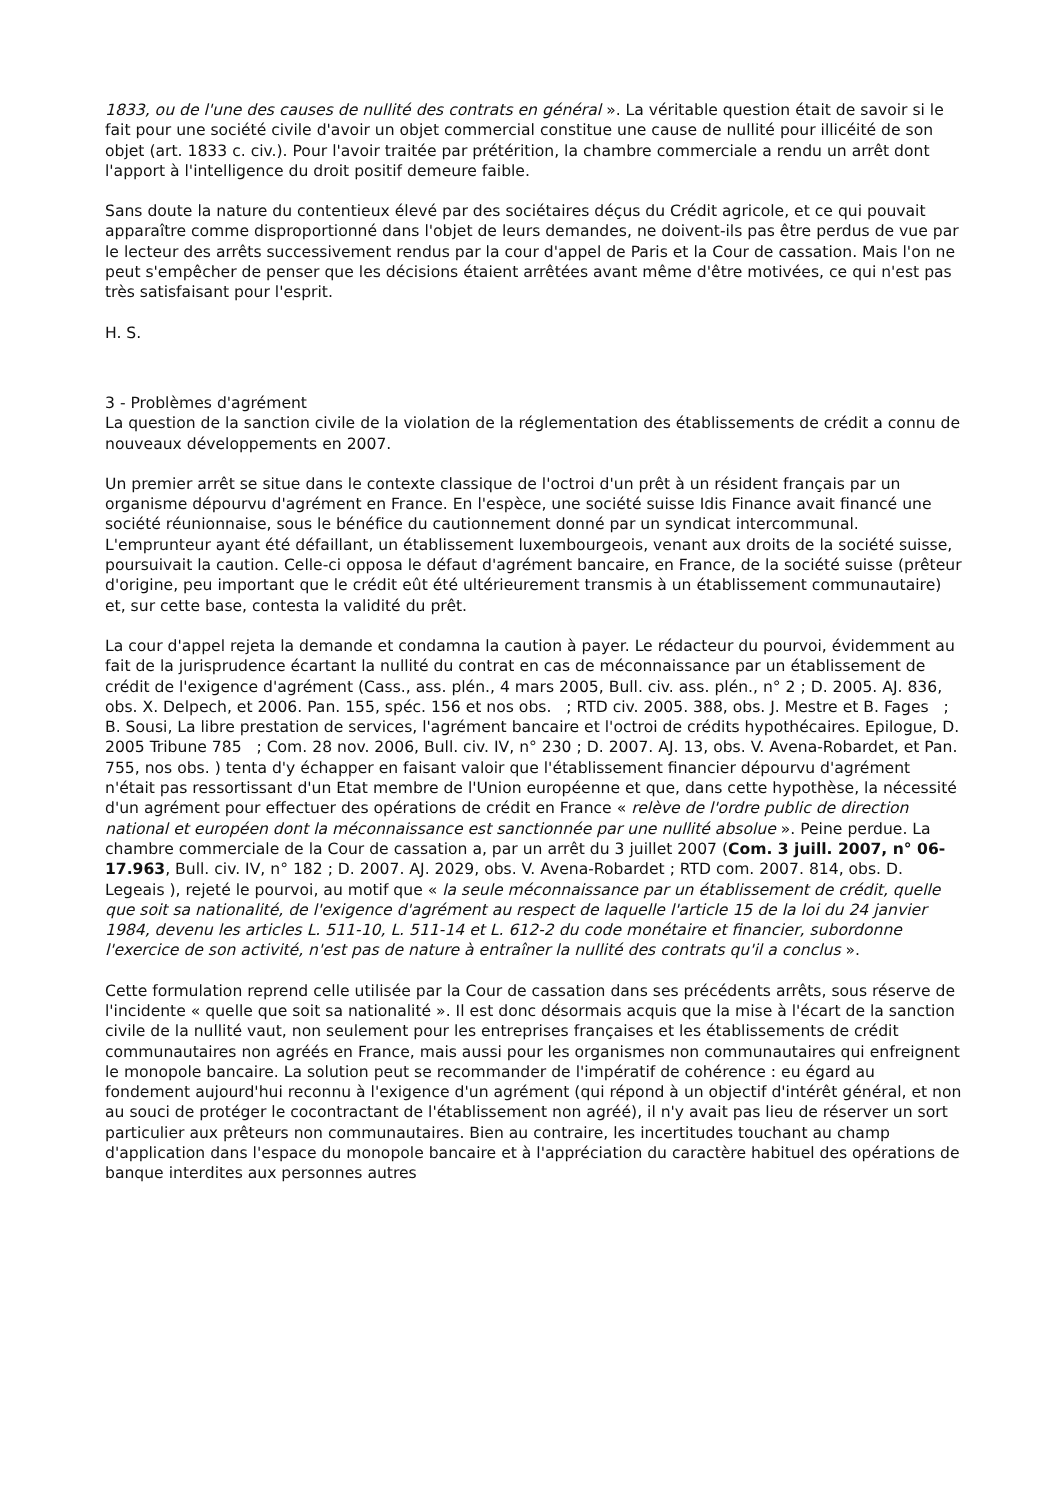1833, ou de l'une des causes de nullité des contrats en général ». La véritable question était de savoir si le fait pour une société civile d'avoir un objet commercial constitue une cause de nullité pour illicéité de son objet (art. 1833 c. civ.). Pour l'avoir traitée par prétérition, la chambre commerciale a rendu un arrêt dont l'apport à l'intelligence du droit positif demeure faible.
Sans doute la nature du contentieux élevé par des sociétaires déçus du Crédit agricole, et ce qui pouvait apparaître comme disproportionné dans l'objet de leurs demandes, ne doivent-ils pas être perdus de vue par le lecteur des arrêts successivement rendus par la cour d'appel de Paris et la Cour de cassation. Mais l'on ne peut s'empêcher de penser que les décisions étaient arrêtées avant même d'être motivées, ce qui n'est pas très satisfaisant pour l'esprit.
H. S.
3 - Problèmes d'agrément
La question de la sanction civile de la violation de la réglementation des établissements de crédit a connu de nouveaux développements en 2007.
Un premier arrêt se situe dans le contexte classique de l'octroi d'un prêt à un résident français par un organisme dépourvu d'agrément en France. En l'espèce, une société suisse Idis Finance avait financé une société réunionnaise, sous le bénéfice du cautionnement donné par un syndicat intercommunal. L'emprunteur ayant été défaillant, un établissement luxembourgeois, venant aux droits de la société suisse, poursuivait la caution. Celle-ci opposa le défaut d'agrément bancaire, en France, de la société suisse (prêteur d'origine, peu important que le crédit eût été ultérieurement transmis à un établissement communautaire) et, sur cette base, contesta la validité du prêt.
La cour d'appel rejeta la demande et condamna la caution à payer. Le rédacteur du pourvoi, évidemment au fait de la jurisprudence écartant la nullité du contrat en cas de méconnaissance par un établissement de crédit de l'exigence d'agrément (Cass., ass. plén., 4 mars 2005, Bull. civ. ass. plén., n° 2 ; D. 2005. AJ. 836, obs. X. Delpech, et 2006. Pan. 155, spéc. 156 et nos obs. ; RTD civ. 2005. 388, obs. J. Mestre et B. Fages ; B. Sousi, La libre prestation de services, l'agrément bancaire et l'octroi de crédits hypothécaires. Epilogue, D. 2005 Tribune 785 ; Com. 28 nov. 2006, Bull. civ. IV, n° 230 ; D. 2007. AJ. 13, obs. V. Avena-Robardet, et Pan. 755, nos obs. ) tenta d'y échapper en faisant valoir que l'établissement financier dépourvu d'agrément n'était pas ressortissant d'un Etat membre de l'Union européenne et que, dans cette hypothèse, la nécessité d'un agrément pour effectuer des opérations de crédit en France « relève de l'ordre public de direction national et européen dont la méconnaissance est sanctionnée par une nullité absolue ». Peine perdue. La chambre commerciale de la Cour de cassation a, par un arrêt du 3 juillet 2007 (Com. 3 juill. 2007, n° 06-17.963, Bull. civ. IV, n° 182 ; D. 2007. AJ. 2029, obs. V. Avena-Robardet ; RTD com. 2007. 814, obs. D. Legeais ), rejeté le pourvoi, au motif que « la seule méconnaissance par un établissement de crédit, quelle que soit sa nationalité, de l'exigence d'agrément au respect de laquelle l'article 15 de la loi du 24 janvier 1984, devenu les articles L. 511-10, L. 511-14 et L. 612-2 du code monétaire et financier, subordonne l'exercice de son activité, n'est pas de nature à entraîner la nullité des contrats qu'il a conclus ».
Cette formulation reprend celle utilisée par la Cour de cassation dans ses précédents arrêts, sous réserve de l'incidente « quelle que soit sa nationalité ». Il est donc désormais acquis que la mise à l'écart de la sanction civile de la nullité vaut, non seulement pour les entreprises françaises et les établissements de crédit communautaires non agréés en France, mais aussi pour les organismes non communautaires qui enfreignent le monopole bancaire. La solution peut se recommander de l'impératif de cohérence : eu égard au fondement aujourd'hui reconnu à l'exigence d'un agrément (qui répond à un objectif d'intérêt général, et non au souci de protéger le cocontractant de l'établissement non agréé), il n'y avait pas lieu de réserver un sort particulier aux prêteurs non communautaires. Bien au contraire, les incertitudes touchant au champ d'application dans l'espace du monopole bancaire et à l'appréciation du caractère habituel des opérations de banque interdites aux personnes autres